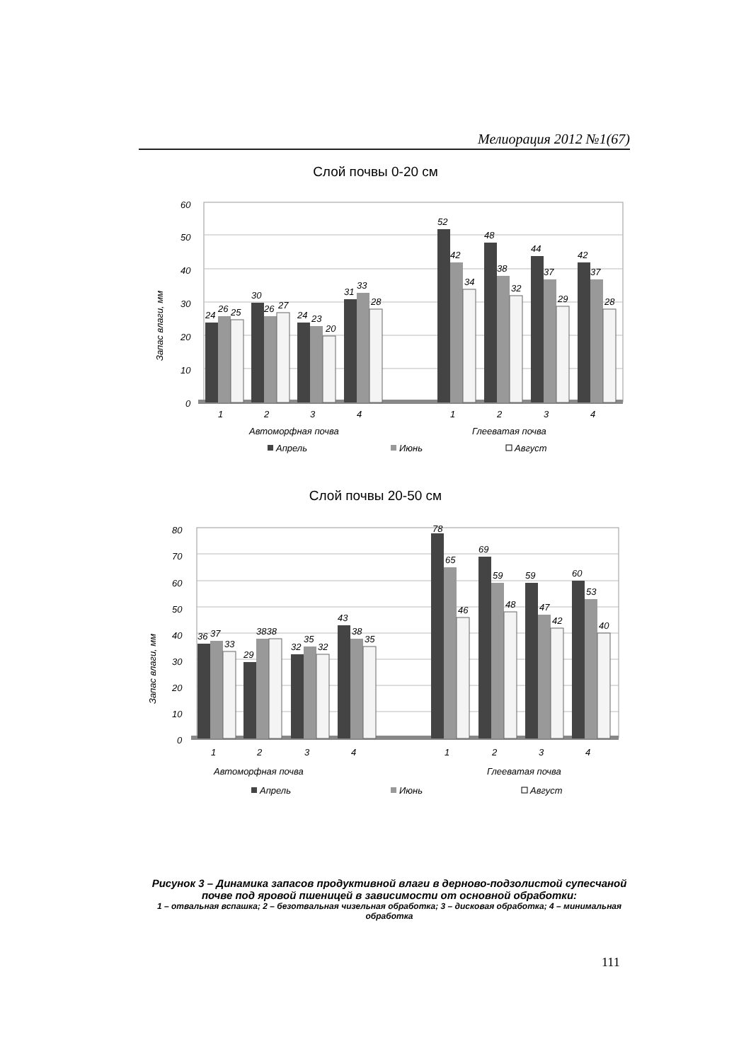Мелиорация 2012 №1(67)
Слой почвы 0-20 см
60
50
40
30
20
10
0
Запас влаги, мм
24
26
25
30
26
27
24
23
20
31
33
28
52
42
34
48
38
32
44
37
29
42
37
28
1
2
3
4
1
2
3
4
Автоморфная почва
Глееватая почва
Апрель
Июнь
Август
Слой почвы 20-50 см
80
70
60
50
40
30
20
10
0
Запас влаги, мм
36
37
33
29
3838
32
35
32
43
38
35
78
65
46
69
59
48
59
47
42
60
53
40
1
2
3
4
1
2
3
4
Автоморфная почва
Глееватая почва
Апрель
Июнь
Август
Рисунок 3 – Динамика запасов продуктивной влаги в дерново-подзолистой супесчаной почве под яровой пшеницей в зависимости от основной обработки:
1 – отвальная вспашка; 2 – безотвальная чизельная обработка; 3 – дисковая обработка; 4 – минимальная обработка
111